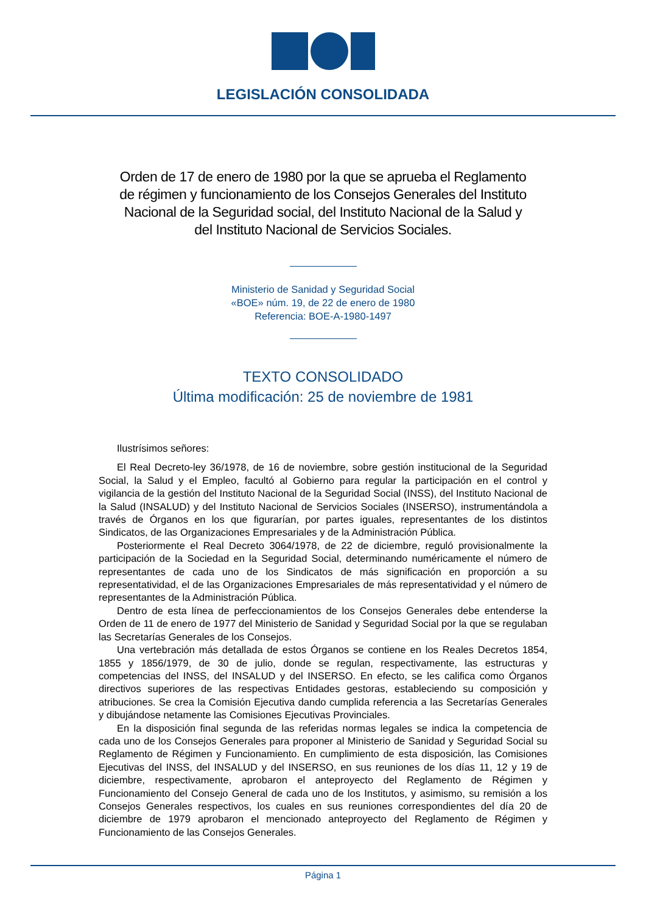LEGISLACIÓN CONSOLIDADA
Orden de 17 de enero de 1980 por la que se aprueba el Reglamento de régimen y funcionamiento de los Consejos Generales del Instituto Nacional de la Seguridad social, del Instituto Nacional de la Salud y del Instituto Nacional de Servicios Sociales.
Ministerio de Sanidad y Seguridad Social
«BOE» núm. 19, de 22 de enero de 1980
Referencia: BOE-A-1980-1497
TEXTO CONSOLIDADO
Última modificación: 25 de noviembre de 1981
Ilustrísimos señores:
El Real Decreto-ley 36/1978, de 16 de noviembre, sobre gestión institucional de la Seguridad Social, la Salud y el Empleo, facultó al Gobierno para regular la participación en el control y vigilancia de la gestión del Instituto Nacional de la Seguridad Social (INSS), del Instituto Nacional de la Salud (INSALUD) y del Instituto Nacional de Servicios Sociales (INSERSO), instrumentándola a través de Órganos en los que figurarían, por partes iguales, representantes de los distintos Sindicatos, de las Organizaciones Empresariales y de la Administración Pública.
Posteriormente el Real Decreto 3064/1978, de 22 de diciembre, reguló provisionalmente la participación de la Sociedad en la Seguridad Social, determinando numéricamente el número de representantes de cada uno de los Sindicatos de más significación en proporción a su representatividad, el de las Organizaciones Empresariales de más representatividad y el número de representantes de la Administración Pública.
Dentro de esta línea de perfeccionamientos de los Consejos Generales debe entenderse la Orden de 11 de enero de 1977 del Ministerio de Sanidad y Seguridad Social por la que se regulaban las Secretarías Generales de los Consejos.
Una vertebración más detallada de estos Órganos se contiene en los Reales Decretos 1854, 1855 y 1856/1979, de 30 de julio, donde se regulan, respectivamente, las estructuras y competencias del INSS, del INSALUD y del INSERSO. En efecto, se les califica como Órganos directivos superiores de las respectivas Entidades gestoras, estableciendo su composición y atribuciones. Se crea la Comisión Ejecutiva dando cumplida referencia a las Secretarías Generales y dibujándose netamente las Comisiones Ejecutivas Provinciales.
En la disposición final segunda de las referidas normas legales se indica la competencia de cada uno de los Consejos Generales para proponer al Ministerio de Sanidad y Seguridad Social su Reglamento de Régimen y Funcionamiento. En cumplimiento de esta disposición, las Comisiones Ejecutivas del INSS, del INSALUD y del INSERSO, en sus reuniones de los días 11, 12 y 19 de diciembre, respectivamente, aprobaron el anteproyecto del Reglamento de Régimen y Funcionamiento del Consejo General de cada uno de los Institutos, y asimismo, su remisión a los Consejos Generales respectivos, los cuales en sus reuniones correspondientes del día 20 de diciembre de 1979 aprobaron el mencionado anteproyecto del Reglamento de Régimen y Funcionamiento de las Consejos Generales.
Página 1